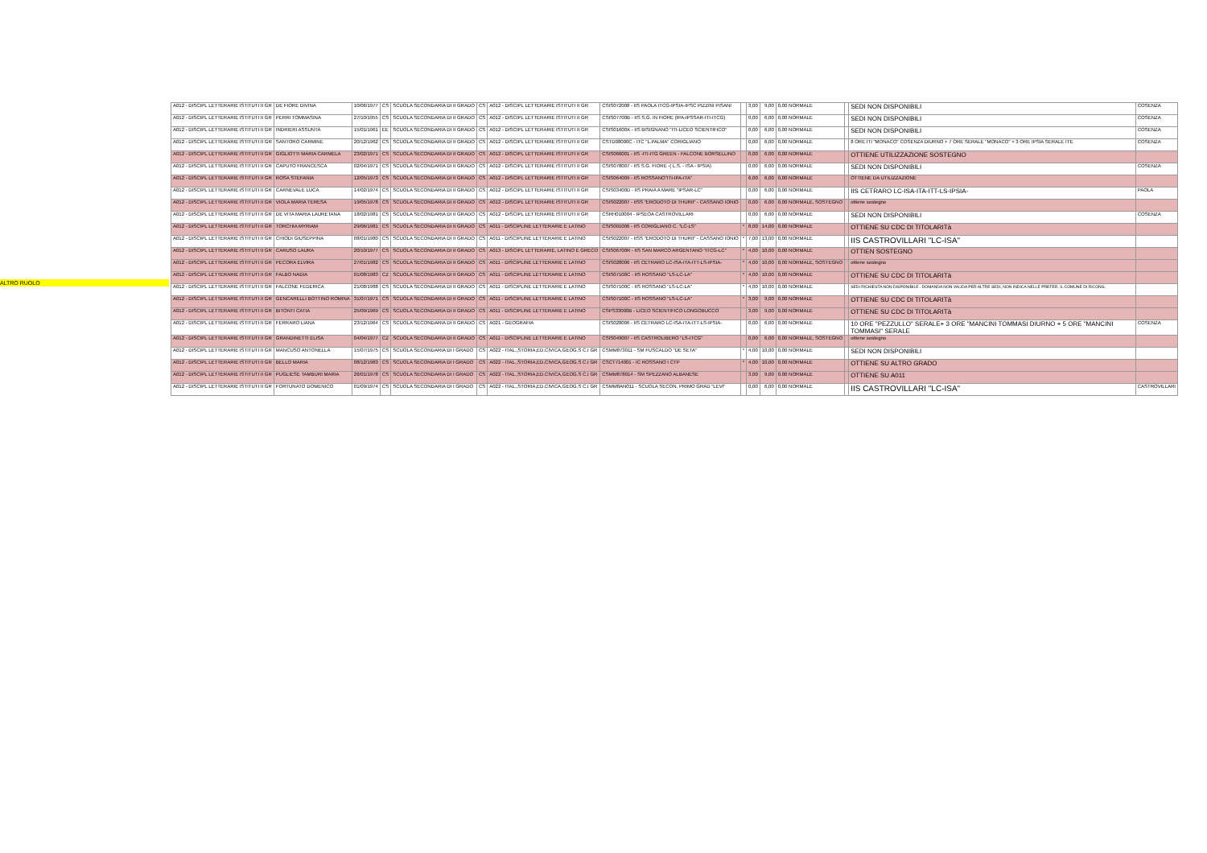ALTRO RUOLO
| A012 - DISCIPL LETTERARIE ISTITUTI II GR | DE FIORE DIVINA | 10/06/1977 | CS | SCUOLA SECONDARIA DI II GRADO | CS | A012 - DISCIPL LETTERARIE ISTITUTI II GR | CSIS072008 - IIS PAOLA ITCG-IPSIA-IPSC PIZZINI PISANI | | 3,00 | 9,00 | 0,00 NORMALE | | SEDI NON DISPONIBILI | COSENZA |
| A012 - DISCIPL LETTERARIE ISTITUTI II GR | PERRI TOMMASINA | 27/10/1955 | CS | SCUOLA SECONDARIA DI II GRADO | CS | A012 - DISCIPL LETTERARIE ISTITUTI II GR | CSIS07700B - IIS S.G. IN FIORE (IPA-IPSSAR-ITI-ITCG) | | 0,00 | 6,00 | 0,00 NORMALE | | SEDI NON DISPONIBILI | COSENZA |
| A012 - DISCIPL LETTERARIE ISTITUTI II GR | INDRIERI ASSUNTA | 15/01/1961 | EE | SCUOLA SECONDARIA DI II GRADO | CS | A012 - DISCIPL LETTERARIE ISTITUTI II GR | CSIS01600X - IIS BISIGNANO "ITI-LICEO SCIENTIFICO" | | 0,00 | 6,00 | 0,00 NORMALE | | SEDI NON DISPONIBILI | COSENZA |
| A012 - DISCIPL LETTERARIE ISTITUTI II GR | SANTORO CARMINE | 20/12/1962 | CS | SCUOLA SECONDARIA DI II GRADO | CS | A012 - DISCIPL LETTERARIE ISTITUTI II GR | CSTD08000C - ITC "L.PALMA" CORIGLIANO | | 0,00 | 6,00 | 0,00 NORMALE | | 8 ORE ITI "MONACO" COSENZA DIURNO + 7 ORE SERALE "MONACO" + 3 ORE IPSIA SERALE ITE | COSENZA |
| A012 - DISCIPL LETTERARIE ISTITUTI II GR | GIGLIOTTI MARIA CARMELA | 23/02/1971 | CS | SCUOLA SECONDARIA DI II GRADO | CS | A012 - DISCIPL LETTERARIE ISTITUTI II GR | CSIS066001 - IIS -ITI-ITG GREEN - FALCONE BORSELLINO | | 0,00 | 6,00 | 0,00 NORMALE | | OTTIENE UTILIZZAZIONE SOSTEGNO | |
| A012 - DISCIPL LETTERARIE ISTITUTI II GR | CAPUTO FRANCESCA | 02/04/1971 | CS | SCUOLA SECONDARIA DI II GRADO | CS | A012 - DISCIPL LETTERARIE ISTITUTI II GR | CSIS078007 - IIS S.G. FIORE -( L.S. - ISA - IPSIA) | | 0,00 | 6,00 | 0,00 NORMALE | | SEDI NON DISPONIBILI | COSENZA |
| A012 - DISCIPL LETTERARIE ISTITUTI II GR | ROSA STEFANIA | 12/05/1973 | CS | SCUOLA SECONDARIA DI II GRADO | CS | A012 - DISCIPL LETTERARIE ISTITUTI II GR | CSIS064009 - IIS ROSSANO"ITI-IPA-ITA" | | 6,00 | 6,00 | 0,00 NORMALE | | OTTIENE DA UTILIZZAZIONE | |
| A012 - DISCIPL LETTERARIE ISTITUTI II GR | CARNEVALE LUCA | 14/02/1974 | CS | SCUOLA SECONDARIA DI II GRADO | CS | A012 - DISCIPL LETTERARIE ISTITUTI II GR | CSIS03400D - IIS PRAIA A MARE "IPSAR-LC" | | 0,00 | 6,00 | 0,00 NORMALE | | IIS CETRARO LC-ISA-ITA-ITT-LS-IPSIA- | PAOLA |
| A012 - DISCIPL LETTERARIE ISTITUTI II GR | VIOLA MARIA TERESA | 19/05/1978 | CS | SCUOLA SECONDARIA DI II GRADO | CS | A012 - DISCIPL LETTERARIE ISTITUTI II GR | CSIS022007 - IISS "ERODOTO DI THURII" - CASSANO IONIO | | 0,00 | 6,00 | 0,00 NORMALE, SOSTEGNO | | ottiene sostegno | |
| A012 - DISCIPL LETTERARIE ISTITUTI II GR | DE VITA MARIA LAURETANA | 18/02/1981 | CS | SCUOLA SECONDARIA DI II GRADO | CS | A012 - DISCIPL LETTERARIE ISTITUTI II GR | CSRH010004 - IPSEOA CASTROVILLARI | | 0,00 | 6,00 | 0,00 NORMALE | | SEDI NON DISPONIBILI | COSENZA |
| A012 - DISCIPL LETTERARIE ISTITUTI II GR | TORCHIA MYRIAM | 29/06/1981 | CS | SCUOLA SECONDARIA DI II GRADO | CS | A011 - DISCIPLINE LETTERARIE E LATINO | CSIS001006 - IIS CORIGLIANO C. "LC-LS" | * | 8,00 | 14,00 | 0,00 NORMALE | | OTTIENE SU CDC DI TITOLARITà | |
| A012 - DISCIPL LETTERARIE ISTITUTI II GR | CHIODI GIUSEPPINA | 08/01/1980 | CS | SCUOLA SECONDARIA DI II GRADO | CS | A011 - DISCIPLINE LETTERARIE E LATINO | CSIS022007 - IISS "ERODOTO DI THURII" - CASSANO IONIO | * | 7,00 | 13,00 | 0,00 NORMALE | | IIS CASTROVILLARI "LC-ISA" | |
| A012 - DISCIPL LETTERARIE ISTITUTI II GR | CARUSO LAURA | 20/10/1977 | CS | SCUOLA SECONDARIA DI II GRADO | CS | A013 - DISCIPL LETTERARIE, LATINO E GRECO | CSIS06700R - IIS SAN MARCO ARGENTANO "ITCG-LC" | * | 4,00 | 10,00 | 0,00 NORMALE | | OTTIEN SOSTEGNO | |
| A012 - DISCIPL LETTERARIE ISTITUTI II GR | PECORA ELVIRA | 27/01/1982 | CS | SCUOLA SECONDARIA DI II GRADO | CS | A011 - DISCIPLINE LETTERARIE E LATINO | CSIS028006 - IIS CETRARO LC-ISA-ITA-ITT-LS-IPSIA- | * | 4,00 | 10,00 | 0,00 NORMALE, SOSTEGNO | | ottiene sostegno | |
| A012 - DISCIPL LETTERARIE ISTITUTI II GR | FALBO NADIA | 01/08/1983 | CZ | SCUOLA SECONDARIA DI II GRADO | CS | A011 - DISCIPLINE LETTERARIE E LATINO | CSIS07100C - IIS ROSSANO "LS-LC-LA" | * | 4,00 | 10,00 | 0,00 NORMALE | | OTTIENE SU CDC DI TITOLARITà | |
| A012 - DISCIPL LETTERARIE ISTITUTI II GR | FALCONE FEDERICA | 21/08/1988 | CS | SCUOLA SECONDARIA DI II GRADO | CS | A011 - DISCIPLINE LETTERARIE E LATINO | CSIS07100C - IIS ROSSANO "LS-LC-LA" | * | 4,00 | 10,00 | 0,00 NORMALE | | SEDI RICHIESTA NON DISPONIBILE . DOMANDA NON VALIDA PER ALTRE SEDI, NON INDICA NELLE PREFER. IL COMUNE DI RICONG. | |
| A012 - DISCIPL LETTERARIE ISTITUTI II GR | GENCARELLI BOTTINO ROMINA | 31/07/1971 | CS | SCUOLA SECONDARIA DI II GRADO | CS | A011 - DISCIPLINE LETTERARIE E LATINO | CSIS07100C - IIS ROSSANO "LS-LC-LA" | * | 3,00 | 9,00 | 0,00 NORMALE | | OTTIENE SU CDC DI TITOLARITà | |
| A012 - DISCIPL LETTERARIE ISTITUTI II GR | BITONTI CATIA | 25/09/1969 | CS | SCUOLA SECONDARIA DI II GRADO | CS | A011 - DISCIPLINE LETTERARIE E LATINO | CSPS33000B - LICEO SCIENTIFICO LONGOBUCCO | | 3,00 | 9,00 | 0,00 NORMALE | | OTTIENE SU CDC DI TITOLARITà | |
| A012 - DISCIPL LETTERARIE ISTITUTI II GR | FERRARO LIANA | 23/12/1964 | CS | SCUOLA SECONDARIA DI II GRADO | CS | A021 - GEOGRAFIA | CSIS028006 - IIS CETRARO LC-ISA-ITA-ITT-LS-IPSIA- | | 0,00 | 6,00 | 0,00 NORMALE | | 10 ORE "PEZZULLO" SERALE+ 3 ORE "MANCINI TOMMASI DIURNO + 5 ORE "MANCINI TOMMASI" SERALE | COSENZA |
| A012 - DISCIPL LETTERARIE ISTITUTI II GR | GRANDINETTI ELISA | 04/04/1977 | CZ | SCUOLA SECONDARIA DI II GRADO | CS | A011 - DISCIPLINE LETTERARIE E LATINO | CSIS049007 - IIS CASTROLIBERO "LS-ITCG" | | 0,00 | 6,00 | 0,00 NORMALE, SOSTEGNO | | ottiene sostegno | |
| A012 - DISCIPL LETTERARIE ISTITUTI II GR | MANCUSO ANTONELLA | 15/07/1975 | CS | SCUOLA SECONDARIA DI I GRADO | CS | A022 - ITAL.,STORIA,ED.CIVICA,GEOG.S C.I GR | CSMM873011 - SM FUSCALDO "DE SETA" | * | 4,00 | 10,00 | 0,00 NORMALE | | SEDI NON DISPONIBILI | |
| A012 - DISCIPL LETTERARIE ISTITUTI II GR | BELLO MARIA | 08/12/1983 | CS | SCUOLA SECONDARIA DI I GRADO | CS | A022 - ITAL.,STORIA,ED.CIVICA,GEOG.S C.I GR | CSCT714001 - IC ROSSANO I CTP | * | 4,00 | 10,00 | 0,00 NORMALE | | OTTIENE SU ALTRO GRADO | |
| A012 - DISCIPL LETTERARIE ISTITUTI II GR | PUGLIESE TAMBURI MARIA | 26/01/1978 | CS | SCUOLA SECONDARIA DI I GRADO | CS | A022 - ITAL.,STORIA,ED.CIVICA,GEOG.S C.I GR | CSMM878014 - SM SPEZZANO ALBANESE | | 3,00 | 9,00 | 0,00 NORMALE | | OTTIENE SU A011 | |
| A012 - DISCIPL LETTERARIE ISTITUTI II GR | FORTUNATO DOMENICO | 01/09/1974 | CS | SCUOLA SECONDARIA DI I GRADO | CS | A022 - ITAL.,STORIA,ED.CIVICA,GEOG.S C.I GR | CSMM8AN011 - SCUOLA SECON. PRIMO GRAD "LEVI" | | 0,00 | 6,00 | 0,00 NORMALE | | IIS CASTROVILLARI "LC-ISA" | CASTROVILLARI |